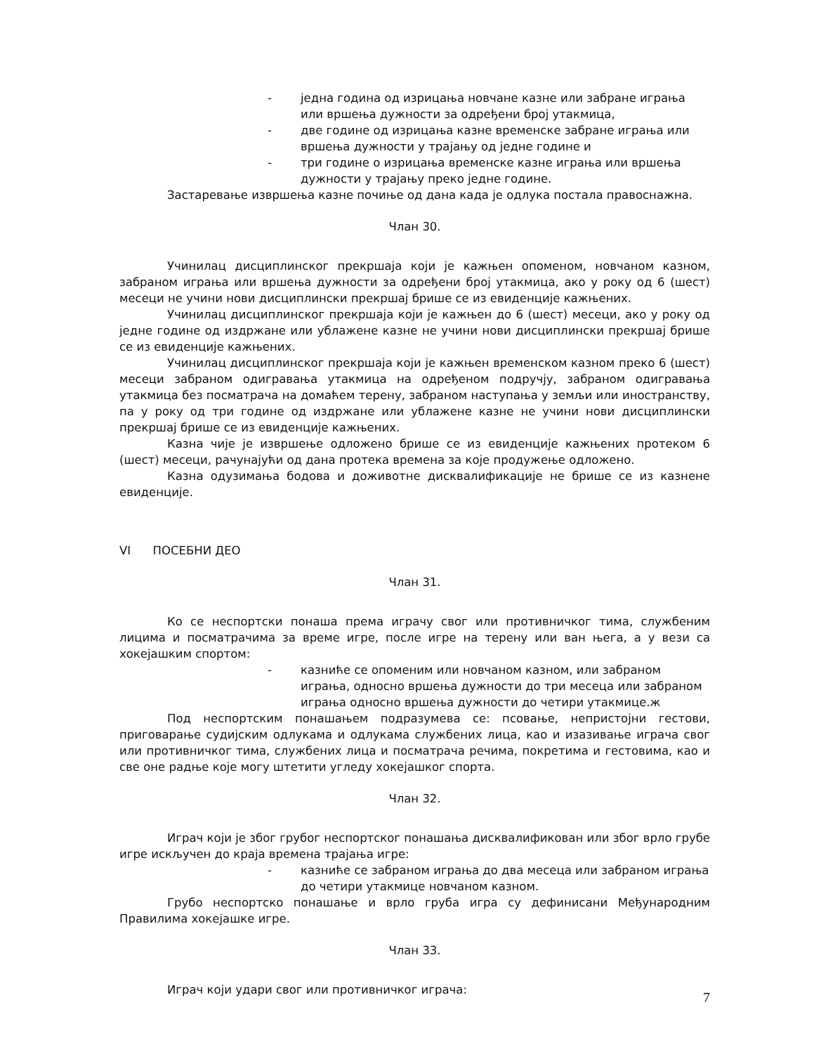- једна година од изрицања новчане казне или забране играња или вршења дужности за одређени број утакмица,
- две године од изрицања казне временске забране играња или вршења дужности у трајању од једне године и
- три године о изрицања временске казне играња или вршења дужности у трајању преко једне године.
Застаревање извршења казне почиње од дана када је одлука постала правоснажна.
Члан 30.
Учинилац дисциплинског прекршаја који је кажњен опоменом, новчаном казном, забраном играња или вршења дужности за одређени број утакмица, ако у року од 6 (шест) месеци не учини нови дисциплински прекршај брише се из евиденције кажњених.
Учинилац дисциплинског прекршаја који је кажњен до 6 (шест) месеци, ако у року од једне године од издржане или ублажене казне не учини нови дисциплински прекршај брише се из евиденције кажњених.
Учинилац дисциплинског прекршаја који је кажњен временском казном преко 6 (шест) месеци забраном одигравања утакмица на одређеном подручју, забраном одигравања утакмица без посматрача на домаћем терену, забраном наступања у земљи или иностранству, па у року од три године од издржане или ублажене казне не учини нови дисциплински прекршај брише се из евиденције кажњених.
Казна чије је извршење одложено брише се из евиденције кажњених протеком 6 (шест) месеци, рачунајући од дана протека времена за које продужење одложено.
Казна одузимања бодова и доживотне дисквалификације не брише се из казнене евиденције.
VI ПОСЕБНИ ДЕО
Члан 31.
Ко се неспортски понаша према играчу свог или противничког тима, службеним лицима и посматрачима за време игре, после игре на терену или ван њега, а у вези са хокејашким спортом:
- казниће се опоменим или новчаном казном, или забраном играња, односно вршења дужности до три месеца или забраном играња односно вршења дужности до четири утакмице.ж
Под неспортским понашањем подразумева се: псовање, непристојни гестови, приговарање судијским одлукама и одлукама службених лица, као и изазивање играча свог или противничког тима, службених лица и посматрача речима, покретима и гестовима, као и све оне радње које могу штетити угледу хокејашког спорта.
Члан 32.
Играч који је због грубог неспортског понашања дисквалификован или због врло грубе игре искључен до краја времена трајања игре:
- казниће се забраном играња до два месеца или забраном играња до четири утакмице новчаном казном.
Грубо неспортско понашање и врло груба игра су дефинисани Међународним Правилима хокејашке игре.
Члан 33.
Играч који удари свог или противничког играча:
7